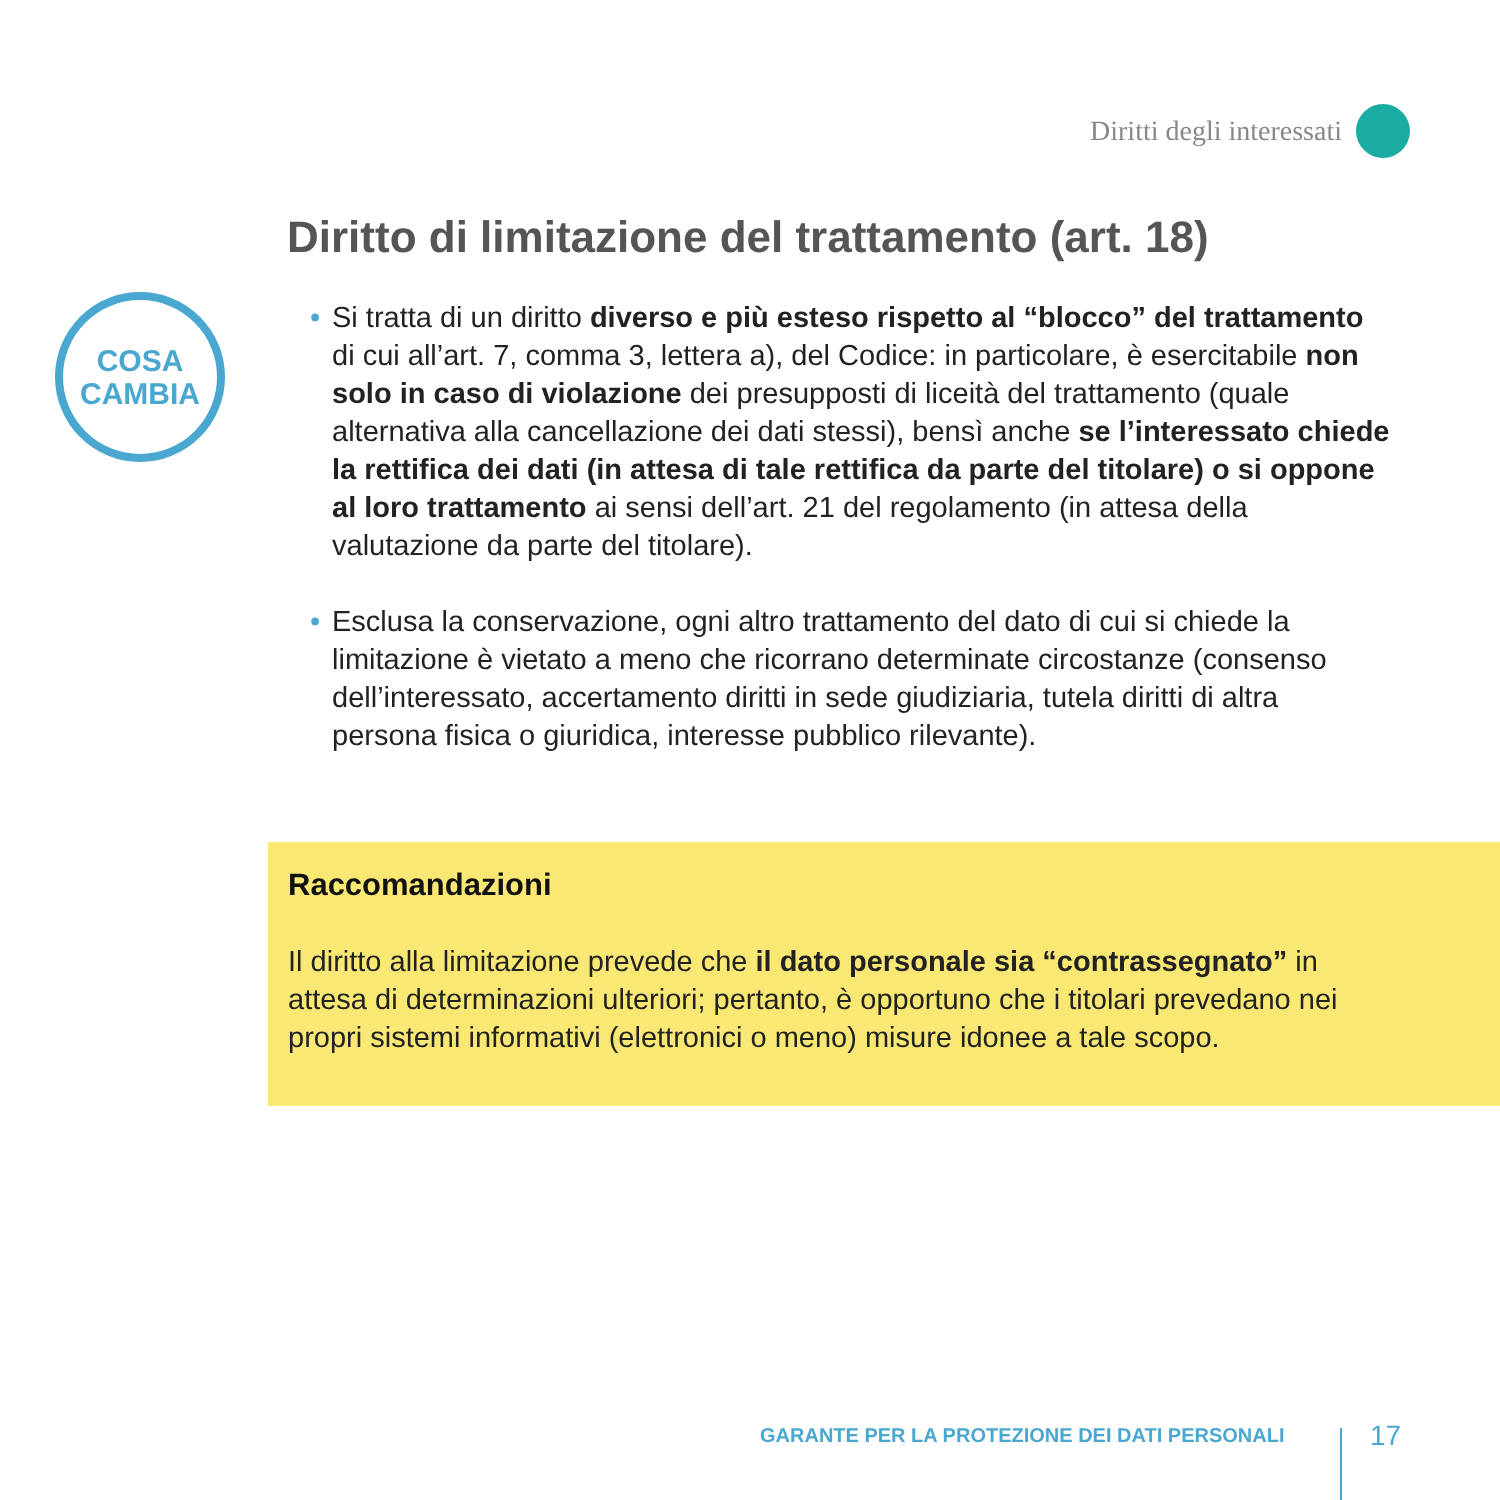Diritti degli interessati
Diritto di limitazione del trattamento (art. 18)
COSA
CAMBIA
• Si tratta di un diritto diverso e più esteso rispetto al “blocco” del trattamento di cui all’art. 7, comma 3, lettera a), del Codice: in particolare, è esercitabile non solo in caso di violazione dei presupposti di liceità del trattamento (quale alternativa alla cancellazione dei dati stessi), bensì anche se l’interessato chiede la rettifica dei dati (in attesa di tale rettifica da parte del titolare) o si oppone al loro trattamento ai sensi dell’art. 21 del regolamento (in attesa della valutazione da parte del titolare).
• Esclusa la conservazione, ogni altro trattamento del dato di cui si chiede la limitazione è vietato a meno che ricorrano determinate circostanze (consenso dell’interessato, accertamento diritti in sede giudiziaria, tutela diritti di altra persona fisica o giuridica, interesse pubblico rilevante).
Raccomandazioni
Il diritto alla limitazione prevede che il dato personale sia “contrassegnato” in attesa di determinazioni ulteriori; pertanto, è opportuno che i titolari prevedano nei propri sistemi informativi (elettronici o meno) misure idonee a tale scopo.
GARANTE PER LA PROTEZIONE DEI DATI PERSONALI
17